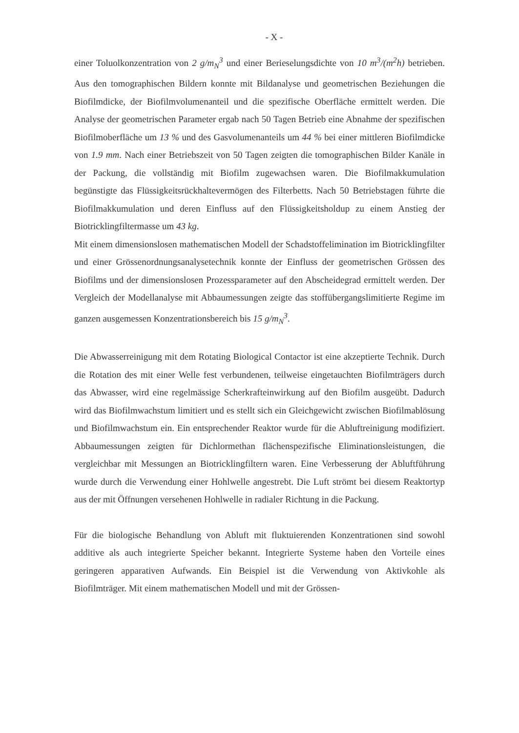- X -
einer Toluolkonzentration von 2 g/m<sub>N</sub><sup>3</sup> und einer Berieselungsdichte von 10 m<sup>3</sup>/(m<sup>2</sup>h) betrieben. Aus den tomographischen Bildern konnte mit Bildanalyse und geometrischen Beziehungen die Biofilmdicke, der Biofilmvolumenanteil und die spezifische Oberfläche ermittelt werden. Die Analyse der geometrischen Parameter ergab nach 50 Tagen Betrieb eine Abnahme der spezifischen Biofilmoberfläche um 13 % und des Gasvolumenanteils um 44 % bei einer mittleren Biofilmdicke von 1.9 mm. Nach einer Betriebszeit von 50 Tagen zeigten die tomographischen Bilder Kanäle in der Packung, die vollständig mit Biofilm zugewachsen waren. Die Biofilmakkumulation begünstigte das Flüssigkeitsrückhaltevermögen des Filterbetts. Nach 50 Betriebstagen führte die Biofilmakkumulation und deren Einfluss auf den Flüssigkeitsholdup zu einem Anstieg der Biotricklingfiltermasse um 43 kg.
Mit einem dimensionslosen mathematischen Modell der Schadstoffelimination im Biotricklingfilter und einer Grössenordnungsanalysetechnik konnte der Einfluss der geometrischen Grössen des Biofilms und der dimensionslosen Prozessparameter auf den Abscheidegrad ermittelt werden. Der Vergleich der Modellanalyse mit Abbaumessungen zeigte das stoffübergangslimitierte Regime im ganzen ausgemessen Konzentrationsbereich bis 15 g/m<sub>N</sub><sup>3</sup>.
Die Abwasserreinigung mit dem Rotating Biological Contactor ist eine akzeptierte Technik. Durch die Rotation des mit einer Welle fest verbundenen, teilweise eingetauchten Biofilmträgers durch das Abwasser, wird eine regelmässige Scherkrafteinwirkung auf den Biofilm ausgeübt. Dadurch wird das Biofilmwachstum limitiert und es stellt sich ein Gleichgewicht zwischen Biofilmablösung und Biofilmwachstum ein. Ein entsprechender Reaktor wurde für die Abluftreinigung modifiziert. Abbaumessungen zeigten für Dichlormethan flächenspezifische Eliminationsleistungen, die vergleichbar mit Messungen an Biotricklingfiltern waren. Eine Verbesserung der Abluftführung wurde durch die Verwendung einer Hohlwelle angestrebt. Die Luft strömt bei diesem Reaktortyp aus der mit Öffnungen versehenen Hohlwelle in radialer Richtung in die Packung.
Für die biologische Behandlung von Abluft mit fluktuierenden Konzentrationen sind sowohl additive als auch integrierte Speicher bekannt. Integrierte Systeme haben den Vorteile eines geringeren apparativen Aufwands. Ein Beispiel ist die Verwendung von Aktivkohle als Biofilmträger. Mit einem mathematischen Modell und mit der Grössen-